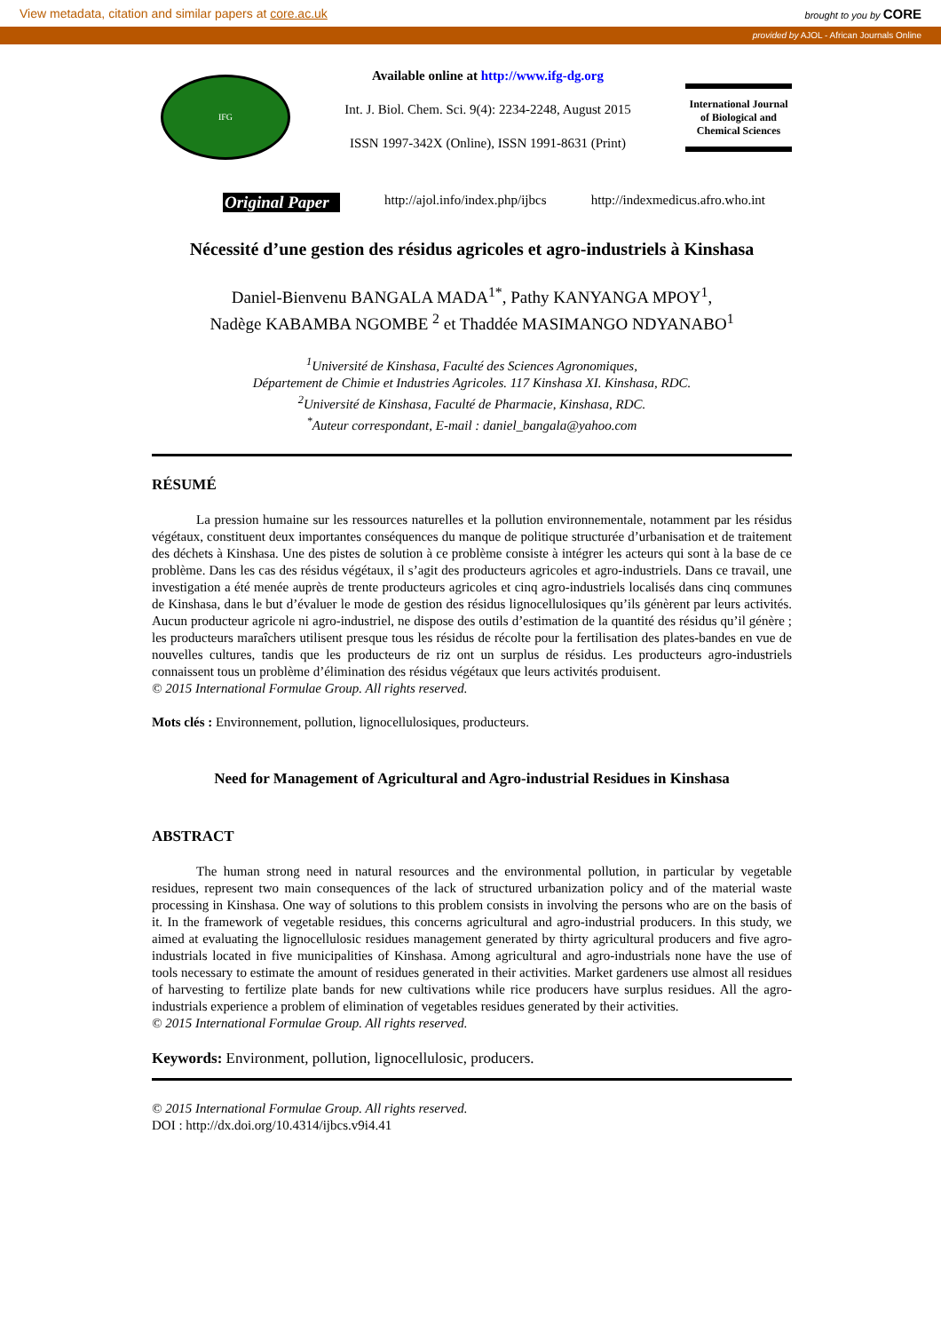View metadata, citation and similar papers at core.ac.uk brought to you by CORE
provided by AJOL - African Journals Online
IFG
Available online at http://www.ifg-dg.org
Int. J. Biol. Chem. Sci. 9(4): 2234-2248, August 2015
ISSN 1997-342X (Online), ISSN 1991-8631 (Print)
International Journal of Biological and Chemical Sciences
Original Paper http://ajol.info/index.php/ijbcs http://indexmedicus.afro.who.int
Nécessité d’une gestion des résidus agricoles et agro-industriels à Kinshasa
Daniel-Bienvenu BANGALA MADA<sup>1*</sup>, Pathy KANYANGA MPOY<sup>1</sup>,
Nadège KABAMBA NGOMBE <sup>2</sup> et Thaddée MASIMANGO NDYANABO<sup>1</sup>
<sup>1</sup> Université de Kinshasa, Faculté des Sciences Agronomiques,
Département de Chimie et Industries Agricoles. 117 Kinshasa XI. Kinshasa, RDC.
<sup>2</sup> Université de Kinshasa, Faculté de Pharmacie, Kinshasa, RDC.
<sup>*</sup> Auteur correspondant, E-mail : daniel_bangala@yahoo.com
RÉSUMÉ
La pression humaine sur les ressources naturelles et la pollution environnementale, notamment par les résidus végétaux, constituent deux importantes conséquences du manque de politique structurée d’urbanisation et de traitement des déchets à Kinshasa. Une des pistes de solution à ce problème consiste à intégrer les acteurs qui sont à la base de ce problème. Dans les cas des résidus végétaux, il s’agit des producteurs agricoles et agro-industriels. Dans ce travail, une investigation a été menée auprès de trente producteurs agricoles et cinq agro-industriels localisés dans cinq communes de Kinshasa, dans le but d’évaluer le mode de gestion des résidus lignocellulosiques qu’ils génèrent par leurs activités. Aucun producteur agricole ni agro-industriel, ne dispose des outils d’estimation de la quantité des résidus qu’il génère ; les producteurs maraîchers utilisent presque tous les résidus de récolte pour la fertilisation des plates-bandes en vue de nouvelles cultures, tandis que les producteurs de riz ont un surplus de résidus. Les producteurs agro-industriels connaissent tous un problème d’élimination des résidus végétaux que leurs activités produisent.
© 2015 International Formulae Group. All rights reserved.
Mots clés : Environnement, pollution, lignocellulosiques, producteurs.
Need for Management of Agricultural and Agro-industrial Residues in Kinshasa
ABSTRACT
The human strong need in natural resources and the environmental pollution, in particular by vegetable residues, represent two main consequences of the lack of structured urbanization policy and of the material waste processing in Kinshasa. One way of solutions to this problem consists in involving the persons who are on the basis of it. In the framework of vegetable residues, this concerns agricultural and agro-industrial producers. In this study, we aimed at evaluating the lignocellulosic residues management generated by thirty agricultural producers and five agro-industrials located in five municipalities of Kinshasa. Among agricultural and agro-industrials none have the use of tools necessary to estimate the amount of residues generated in their activities. Market gardeners use almost all residues of harvesting to fertilize plate bands for new cultivations while rice producers have surplus residues. All the agro-industrials experience a problem of elimination of vegetables residues generated by their activities.
© 2015 International Formulae Group. All rights reserved.
Keywords: Environment, pollution, lignocellulosic, producers.
© 2015 International Formulae Group. All rights reserved.
DOI : http://dx.doi.org/10.4314/ijbcs.v9i4.41